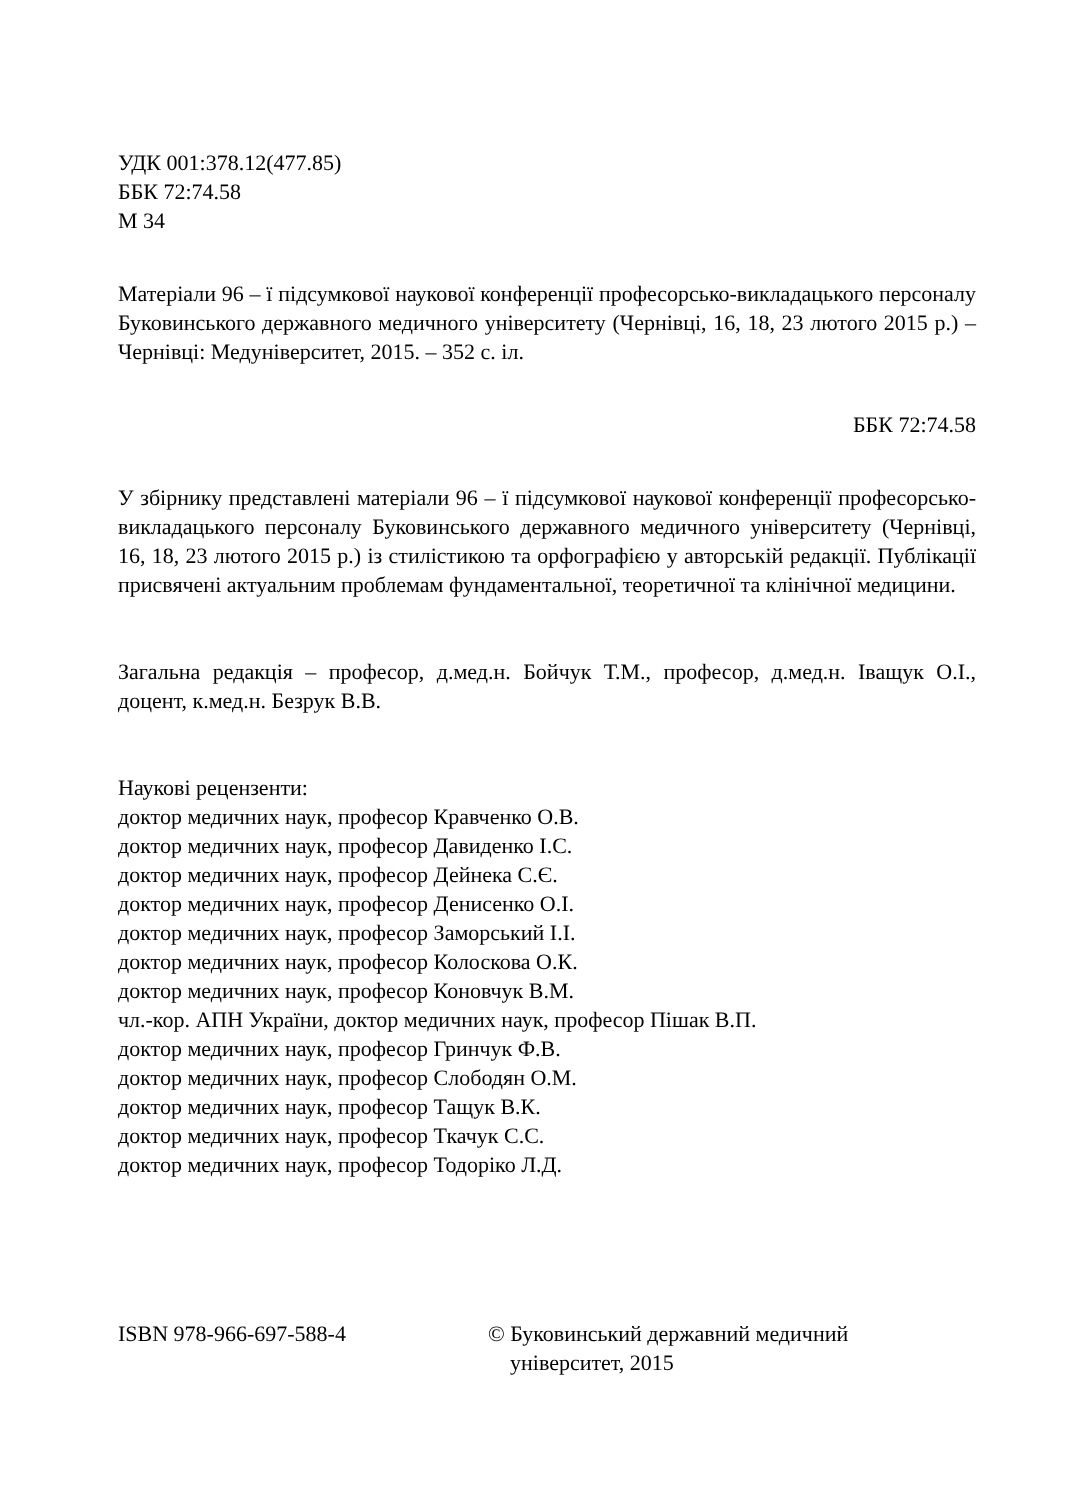УДК 001:378.12(477.85)
ББК 72:74.58
М 34
Матеріали 96 – ї підсумкової наукової конференції професорсько-викладацького персоналу Буковинського державного медичного університету (Чернівці, 16, 18, 23 лютого 2015 р.) – Чернівці: Медуніверситет, 2015. – 352 с. іл.
ББК 72:74.58
У збірнику представлені матеріали 96 – ї підсумкової наукової конференції професорсько-викладацького персоналу Буковинського державного медичного університету (Чернівці, 16, 18, 23 лютого 2015 р.) із стилістикою та орфографією у авторській редакції. Публікації присвячені актуальним проблемам фундаментальної, теоретичної та клінічної медицини.
Загальна редакція – професор, д.мед.н. Бойчук Т.М., професор, д.мед.н. Іващук О.І., доцент, к.мед.н. Безрук В.В.
Наукові рецензенти:
доктор медичних наук, професор Кравченко О.В.
доктор медичних наук, професор Давиденко І.С.
доктор медичних наук, професор Дейнека С.Є.
доктор медичних наук, професор Денисенко О.І.
доктор медичних наук, професор Заморський І.І.
доктор медичних наук, професор Колоскова О.К.
доктор медичних наук, професор Коновчук В.М.
чл.-кор. АПН України, доктор медичних наук, професор Пішак В.П.
доктор медичних наук, професор Гринчук Ф.В.
доктор медичних наук, професор Слободян О.М.
доктор медичних наук, професор Тащук В.К.
доктор медичних наук, професор Ткачук С.С.
доктор медичних наук, професор Тодоріко Л.Д.
ISBN 978-966-697-588-4 © Буковинський державний медичний
університет, 2015